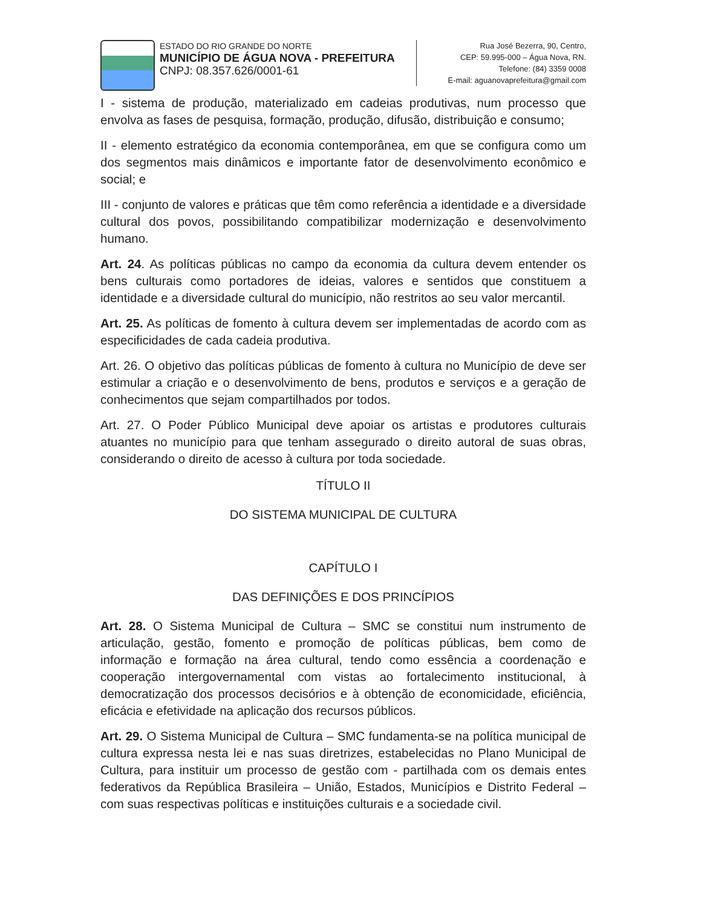ESTADO DO RIO GRANDE DO NORTE
MUNICÍPIO DE ÁGUA NOVA - PREFEITURA
CNPJ: 08.357.626/0001-61
Rua José Bezerra, 90, Centro,
CEP: 59.995-000 – Água Nova, RN.
Telefone: (84) 3359 0008
E-mail: aguanovaprefeitura@gmail.com
I - sistema de produção, materializado em cadeias produtivas, num processo que envolva as fases de pesquisa, formação, produção, difusão, distribuição e consumo;
II - elemento estratégico da economia contemporânea, em que se configura como um dos segmentos mais dinâmicos e importante fator de desenvolvimento econômico e social; e
III - conjunto de valores e práticas que têm como referência a identidade e a diversidade cultural dos povos, possibilitando compatibilizar modernização e desenvolvimento humano.
Art. 24. As políticas públicas no campo da economia da cultura devem entender os bens culturais como portadores de ideias, valores e sentidos que constituem a identidade e a diversidade cultural do município, não restritos ao seu valor mercantil.
Art. 25. As políticas de fomento à cultura devem ser implementadas de acordo com as especificidades de cada cadeia produtiva.
Art. 26. O objetivo das políticas públicas de fomento à cultura no Município de deve ser estimular a criação e o desenvolvimento de bens, produtos e serviços e a geração de conhecimentos que sejam compartilhados por todos.
Art. 27. O Poder Público Municipal deve apoiar os artistas e produtores culturais atuantes no município para que tenham assegurado o direito autoral de suas obras, considerando o direito de acesso à cultura por toda sociedade.
TÍTULO II
DO SISTEMA MUNICIPAL DE CULTURA
CAPÍTULO I
DAS DEFINIÇÕES E DOS PRINCÍPIOS
Art. 28. O Sistema Municipal de Cultura – SMC se constitui num instrumento de articulação, gestão, fomento e promoção de políticas públicas, bem como de informação e formação na área cultural, tendo como essência a coordenação e cooperação intergovernamental com vistas ao fortalecimento institucional, à democratização dos processos decisórios e à obtenção de economicidade, eficiência, eficácia e efetividade na aplicação dos recursos públicos.
Art. 29. O Sistema Municipal de Cultura – SMC fundamenta-se na política municipal de cultura expressa nesta lei e nas suas diretrizes, estabelecidas no Plano Municipal de Cultura, para instituir um processo de gestão com - partilhada com os demais entes federativos da República Brasileira – União, Estados, Municípios e Distrito Federal – com suas respectivas políticas e instituições culturais e a sociedade civil.